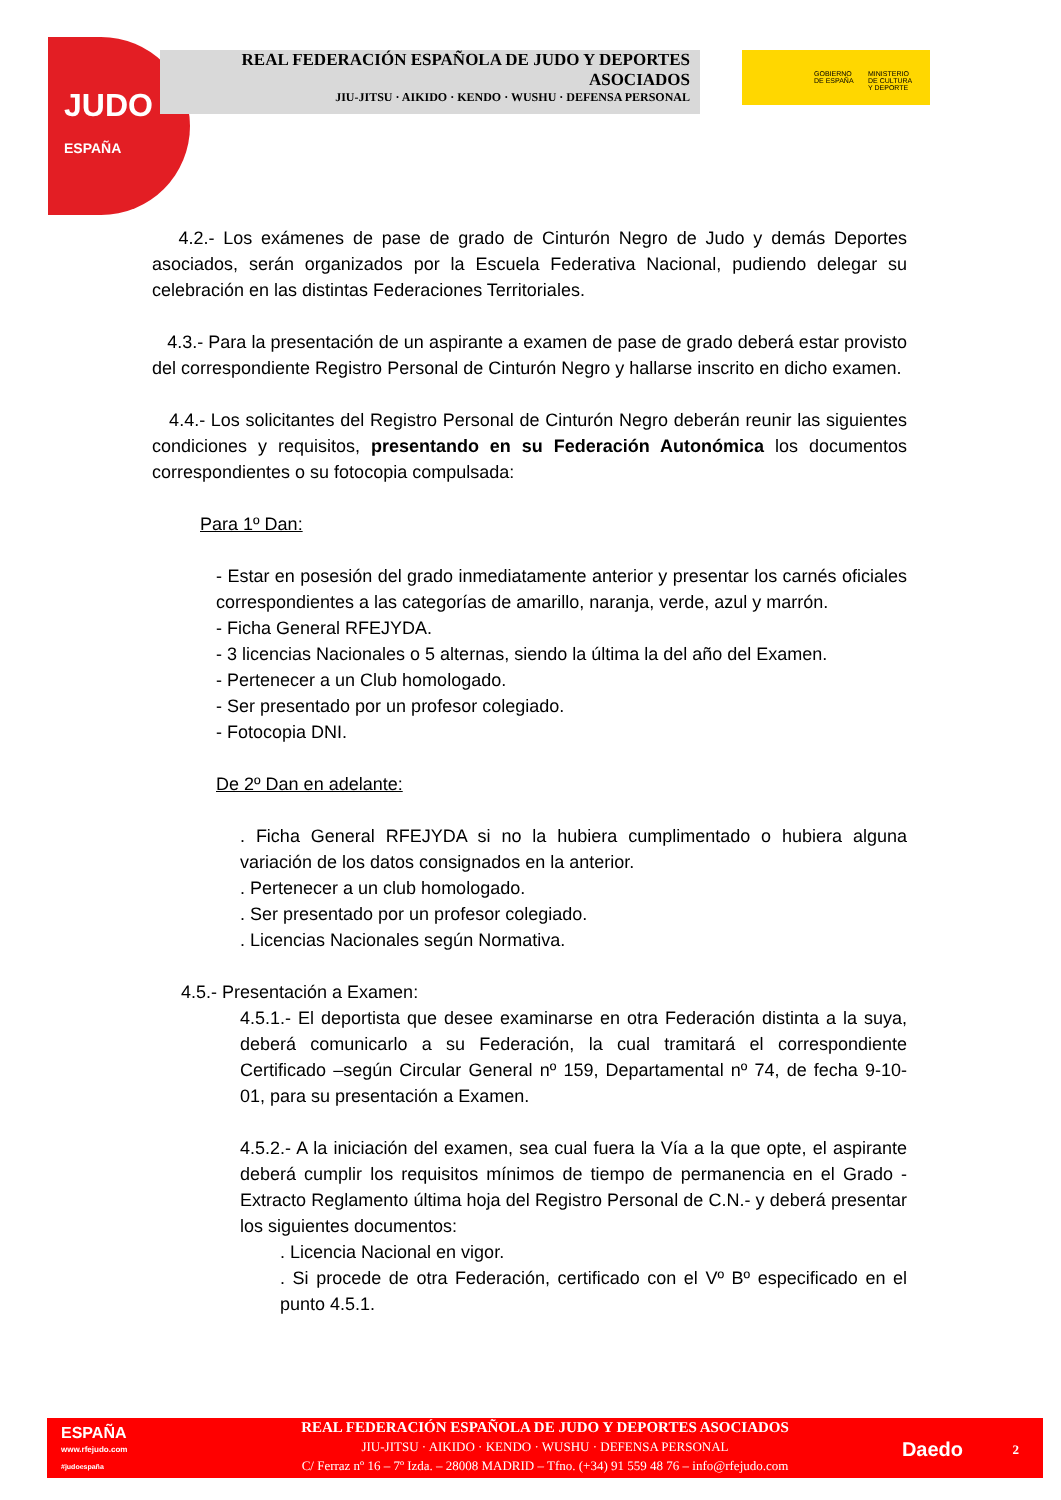JUDO
ESPAÑA
REAL FEDERACIÓN ESPAÑOLA DE JUDO Y DEPORTES
ASOCIADOS
JIU-JITSU · AIKIDO · KENDO · WUSHU · DEFENSA PERSONAL
GOBIERNO
DE ESPAÑA
MINISTERIO
DE CULTURA
Y DEPORTE
4.2.- Los exámenes de pase de grado de Cinturón Negro de Judo y demás Deportes asociados, serán organizados por la Escuela Federativa Nacional, pudiendo delegar su celebración en las distintas Federaciones Territoriales.
4.3.- Para la presentación de un aspirante a examen de pase de grado deberá estar provisto del correspondiente Registro Personal de Cinturón Negro y hallarse inscrito en dicho examen.
4.4.- Los solicitantes del Registro Personal de Cinturón Negro deberán reunir las siguientes condiciones y requisitos, presentando en su Federación Autonómica los documentos correspondientes o su fotocopia compulsada:
Para 1º Dan:
- Estar en posesión del grado inmediatamente anterior y presentar los carnés oficiales correspondientes a las categorías de amarillo, naranja, verde, azul y marrón.
- Ficha General RFEJYDA.
- 3 licencias Nacionales o 5 alternas, siendo la última la del año del Examen.
- Pertenecer a un Club homologado.
- Ser presentado por un profesor colegiado.
- Fotocopia DNI.
De 2º Dan en adelante:
. Ficha General RFEJYDA si no la hubiera cumplimentado o hubiera alguna variación de los datos consignados en la anterior.
. Pertenecer a un club homologado.
. Ser presentado por un profesor colegiado.
. Licencias Nacionales según Normativa.
4.5.- Presentación a Examen:
4.5.1.- El deportista que desee examinarse en otra Federación distinta a la suya, deberá comunicarlo a su Federación, la cual tramitará el correspondiente Certificado –según Circular General nº 159, Departamental nº 74, de fecha 9-10-01, para su presentación a Examen.
4.5.2.- A la iniciación del examen, sea cual fuera la Vía a la que opte, el aspirante deberá cumplir los requisitos mínimos de tiempo de permanencia en el Grado - Extracto Reglamento última hoja del Registro Personal de C.N.- y deberá presentar los siguientes documentos:
. Licencia Nacional en vigor.
. Si procede de otra Federación, certificado con el Vº Bº especificado en el punto 4.5.1.
ESPAÑA
www.rfejudo.com
#judoespaña
REAL FEDERACIÓN ESPAÑOLA DE JUDO Y DEPORTES ASOCIADOS
JIU-JITSU · AIKIDO · KENDO · WUSHU · DEFENSA PERSONAL
C/ Ferraz nº 16 – 7º Izda. – 28008 MADRID – Tfno. (+34) 91 559 48 76 – info@rfejudo.com
Daedo 2